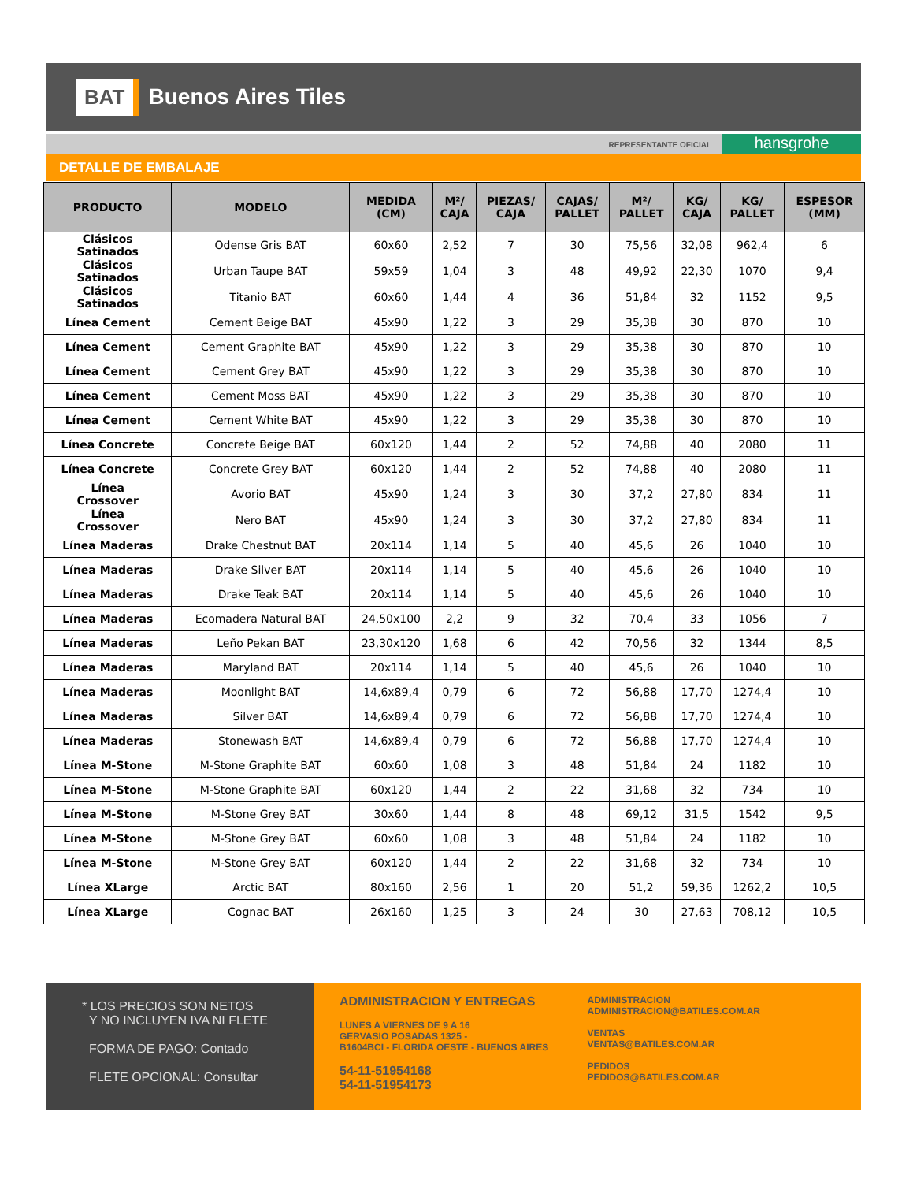BAT Buenos Aires Tiles
REPRESENTANTE OFICIAL
hansgrohe
DETALLE DE EMBALAJE
| PRODUCTO | MODELO | MEDIDA (CM) | M²/ CAJA | PIEZAS/ CAJA | CAJAS/ PALLET | M²/ PALLET | KG/ CAJA | KG/ PALLET | ESPESOR (MM) |
| --- | --- | --- | --- | --- | --- | --- | --- | --- | --- |
| Clásicos Satinados | Odense Gris BAT | 60x60 | 2,52 | 7 | 30 | 75,56 | 32,08 | 962,4 | 6 |
| Clásicos Satinados | Urban Taupe BAT | 59x59 | 1,04 | 3 | 48 | 49,92 | 22,30 | 1070 | 9,4 |
| Clásicos Satinados | Titanio BAT | 60x60 | 1,44 | 4 | 36 | 51,84 | 32 | 1152 | 9,5 |
| Línea Cement | Cement Beige BAT | 45x90 | 1,22 | 3 | 29 | 35,38 | 30 | 870 | 10 |
| Línea Cement | Cement Graphite BAT | 45x90 | 1,22 | 3 | 29 | 35,38 | 30 | 870 | 10 |
| Línea Cement | Cement Grey BAT | 45x90 | 1,22 | 3 | 29 | 35,38 | 30 | 870 | 10 |
| Línea Cement | Cement Moss BAT | 45x90 | 1,22 | 3 | 29 | 35,38 | 30 | 870 | 10 |
| Línea Cement | Cement White BAT | 45x90 | 1,22 | 3 | 29 | 35,38 | 30 | 870 | 10 |
| Línea Concrete | Concrete Beige BAT | 60x120 | 1,44 | 2 | 52 | 74,88 | 40 | 2080 | 11 |
| Línea Concrete | Concrete Grey BAT | 60x120 | 1,44 | 2 | 52 | 74,88 | 40 | 2080 | 11 |
| Línea Crossover | Avorio BAT | 45x90 | 1,24 | 3 | 30 | 37,2 | 27,80 | 834 | 11 |
| Línea Crossover | Nero BAT | 45x90 | 1,24 | 3 | 30 | 37,2 | 27,80 | 834 | 11 |
| Línea Maderas | Drake Chestnut BAT | 20x114 | 1,14 | 5 | 40 | 45,6 | 26 | 1040 | 10 |
| Línea Maderas | Drake Silver BAT | 20x114 | 1,14 | 5 | 40 | 45,6 | 26 | 1040 | 10 |
| Línea Maderas | Drake Teak BAT | 20x114 | 1,14 | 5 | 40 | 45,6 | 26 | 1040 | 10 |
| Línea Maderas | Ecomadera Natural BAT | 24,50x100 | 2,2 | 9 | 32 | 70,4 | 33 | 1056 | 7 |
| Línea Maderas | Leño Pekan BAT | 23,30x120 | 1,68 | 6 | 42 | 70,56 | 32 | 1344 | 8,5 |
| Línea Maderas | Maryland BAT | 20x114 | 1,14 | 5 | 40 | 45,6 | 26 | 1040 | 10 |
| Línea Maderas | Moonlight BAT | 14,6x89,4 | 0,79 | 6 | 72 | 56,88 | 17,70 | 1274,4 | 10 |
| Línea Maderas | Silver BAT | 14,6x89,4 | 0,79 | 6 | 72 | 56,88 | 17,70 | 1274,4 | 10 |
| Línea Maderas | Stonewash BAT | 14,6x89,4 | 0,79 | 6 | 72 | 56,88 | 17,70 | 1274,4 | 10 |
| Línea M-Stone | M-Stone Graphite BAT | 60x60 | 1,08 | 3 | 48 | 51,84 | 24 | 1182 | 10 |
| Línea M-Stone | M-Stone Graphite BAT | 60x120 | 1,44 | 2 | 22 | 31,68 | 32 | 734 | 10 |
| Línea M-Stone | M-Stone Grey BAT | 30x60 | 1,44 | 8 | 48 | 69,12 | 31,5 | 1542 | 9,5 |
| Línea M-Stone | M-Stone Grey BAT | 60x60 | 1,08 | 3 | 48 | 51,84 | 24 | 1182 | 10 |
| Línea M-Stone | M-Stone Grey BAT | 60x120 | 1,44 | 2 | 22 | 31,68 | 32 | 734 | 10 |
| Línea XLarge | Arctic BAT | 80x160 | 2,56 | 1 | 20 | 51,2 | 59,36 | 1262,2 | 10,5 |
| Línea XLarge | Cognac BAT | 26x160 | 1,25 | 3 | 24 | 30 | 27,63 | 708,12 | 10,5 |
* LOS PRECIOS SON NETOS
Y NO INCLUYEN IVA NI FLETE
FORMA DE PAGO: Contado
FLETE OPCIONAL: Consultar
ADMINISTRACION Y ENTREGAS
LUNES A VIERNES DE 9 A 16
GERVASIO POSADAS 1325 -
B1604BCI - FLORIDA OESTE - BUENOS AIRES
54-11-51954168
54-11-51954173
ADMINISTRACION
ADMINISTRACION@BATILES.COM.AR
VENTAS
VENTAS@BATILES.COM.AR
PEDIDOS
PEDIDOS@BATILES.COM.AR